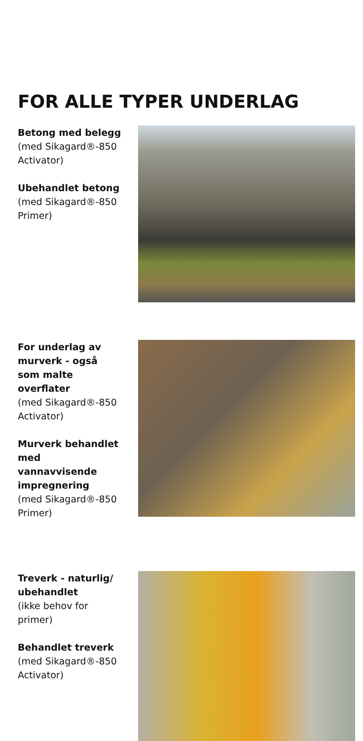FOR ALLE TYPER UNDERLAG
Betong med belegg
(med Sikagard®-850 Activator)
Ubehandlet betong
(med Sikagard®-850 Primer)
For underlag av murverk - også som malte overflater
(med Sikagard®-850 Activator)
Murverk behandlet med vannavvisende impregnering
(med Sikagard®-850 Primer)
Treverk - naturlig/ ubehandlet
(ikke behov for primer)
Behandlet treverk
(med Sikagard®-850 Activator)